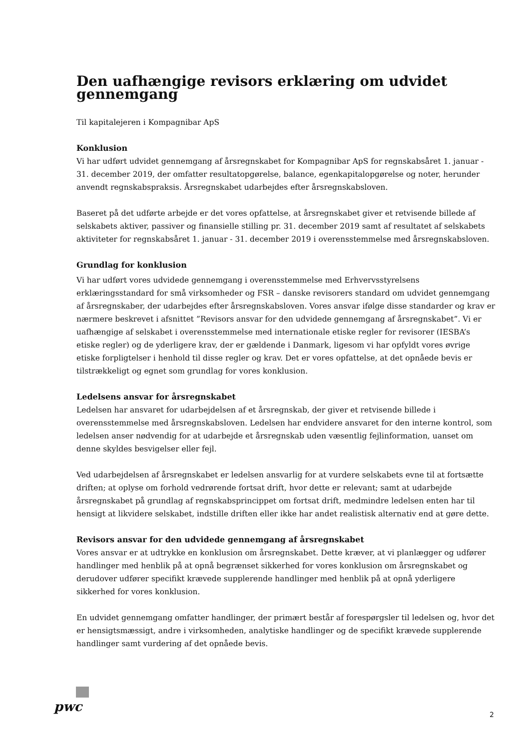Den uafhængige revisors erklæring om udvidet gennemgang
Til kapitalejeren i Kompagnibar ApS
Konklusion
Vi har udført udvidet gennemgang af årsregnskabet for Kompagnibar ApS for regnskabsåret 1. januar - 31. december 2019, der omfatter resultatopgørelse, balance, egenkapitalopgørelse og noter, herunder anvendt regnskabspraksis. Årsregnskabet udarbejdes efter årsregnskabsloven.
Baseret på det udførte arbejde er det vores opfattelse, at årsregnskabet giver et retvisende billede af selskabets aktiver, passiver og finansielle stilling pr. 31. december 2019 samt af resultatet af selskabets aktiviteter for regnskabsåret 1. januar - 31. december 2019 i overensstemmelse med årsregnskabsloven.
Grundlag for konklusion
Vi har udført vores udvidede gennemgang i overensstemmelse med Erhvervsstyrelsens erklæringsstandard for små virksomheder og FSR – danske revisorers standard om udvidet gennemgang af årsregnskaber, der udarbejdes efter årsregnskabsloven. Vores ansvar ifølge disse standarder og krav er nærmere beskrevet i afsnittet ”Revisors ansvar for den udvidede gennemgang af årsregnskabet”. Vi er uafhængige af selskabet i overensstemmelse med internationale etiske regler for revisorer (IESBA’s etiske regler) og de yderligere krav, der er gældende i Danmark, ligesom vi har opfyldt vores øvrige etiske forpligtelser i henhold til disse regler og krav. Det er vores opfattelse, at det opnåede bevis er tilstrækkeligt og egnet som grundlag for vores konklusion.
Ledelsens ansvar for årsregnskabet
Ledelsen har ansvaret for udarbejdelsen af et årsregnskab, der giver et retvisende billede i overensstemmelse med årsregnskabsloven. Ledelsen har endvidere ansvaret for den interne kontrol, som ledelsen anser nødvendig for at udarbejde et årsregnskab uden væsentlig fejlinformation, uanset om denne skyldes besvigelser eller fejl.
Ved udarbejdelsen af årsregnskabet er ledelsen ansvarlig for at vurdere selskabets evne til at fortsætte driften; at oplyse om forhold vedrørende fortsat drift, hvor dette er relevant; samt at udarbejde årsregnskabet på grundlag af regnskabsprincippet om fortsat drift, medmindre ledelsen enten har til hensigt at likvidere selskabet, indstille driften eller ikke har andet realistisk alternativ end at gøre dette.
Revisors ansvar for den udvidede gennemgang af årsregnskabet
Vores ansvar er at udtrykke en konklusion om årsregnskabet. Dette kræver, at vi planlægger og udfører handlinger med henblik på at opnå begrænset sikkerhed for vores konklusion om årsregnskabet og derudover udfører specifikt krævede supplerende handlinger med henblik på at opnå yderligere sikkerhed for vores konklusion.
En udvidet gennemgang omfatter handlinger, der primært består af forespørgsler til ledelsen og, hvor det er hensigtsmæssigt, andre i virksomheden, analytiske handlinger og de specifikt krævede supplerende handlinger samt vurdering af det opnåede bevis.
pwc
2